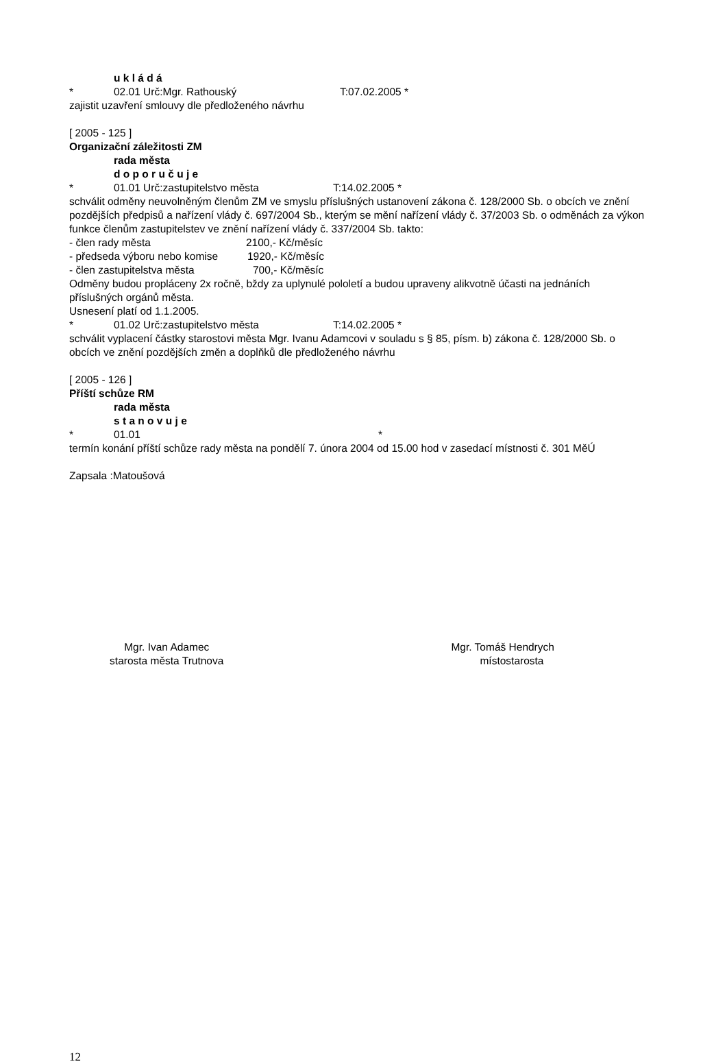u k l á d á
* 02.01 Urč:Mgr. Rathouský T:07.02.2005 *
zajistit uzavření smlouvy dle předloženého návrhu
[ 2005 - 125 ]
Organizační záležitosti ZM
rada města
d o p o r u č u j e
* 01.01 Urč:zastupitelstvo města T:14.02.2005 *
schválit odměny neuvolněným členům ZM ve smyslu příslušných ustanovení zákona č. 128/2000 Sb. o obcích ve znění pozdějších předpisů a nařízení vlády č. 697/2004 Sb., kterým se mění nařízení vlády č. 37/2003 Sb. o odměnách za výkon funkce členům zastupitelstev ve znění nařízení vlády č. 337/2004 Sb. takto:
- člen rady města 2100,- Kč/měsíc
- předseda výboru nebo komise 1920,- Kč/měsíc
- člen zastupitelstva města 700,- Kč/měsíc
Odměny budou propláceny 2x ročně, bždy za uplynulé pololetí a budou upraveny alikvotně účasti na jednáních příslušných orgánů města.
Usnesení platí od 1.1.2005.
* 01.02 Urč:zastupitelstvo města T:14.02.2005 *
schválit vyplacení částky starostovi města Mgr. Ivanu Adamcovi v souladu s § 85, písm. b) zákona č. 128/2000 Sb. o obcích ve znění pozdějších změn a doplňků dle předloženého návrhu
[ 2005 - 126 ]
Příští schůze RM
rada města
s t a n o v u j e
* 01.01 *
termín konání příští schůze rady města na pondělí 7. února 2004 od 15.00 hod v zasedací místnosti č. 301 MěÚ
Zapsala :Matoušová
Mgr. Ivan Adamec
starosta města Trutnova
Mgr. Tomáš Hendrych
místostarosta
12